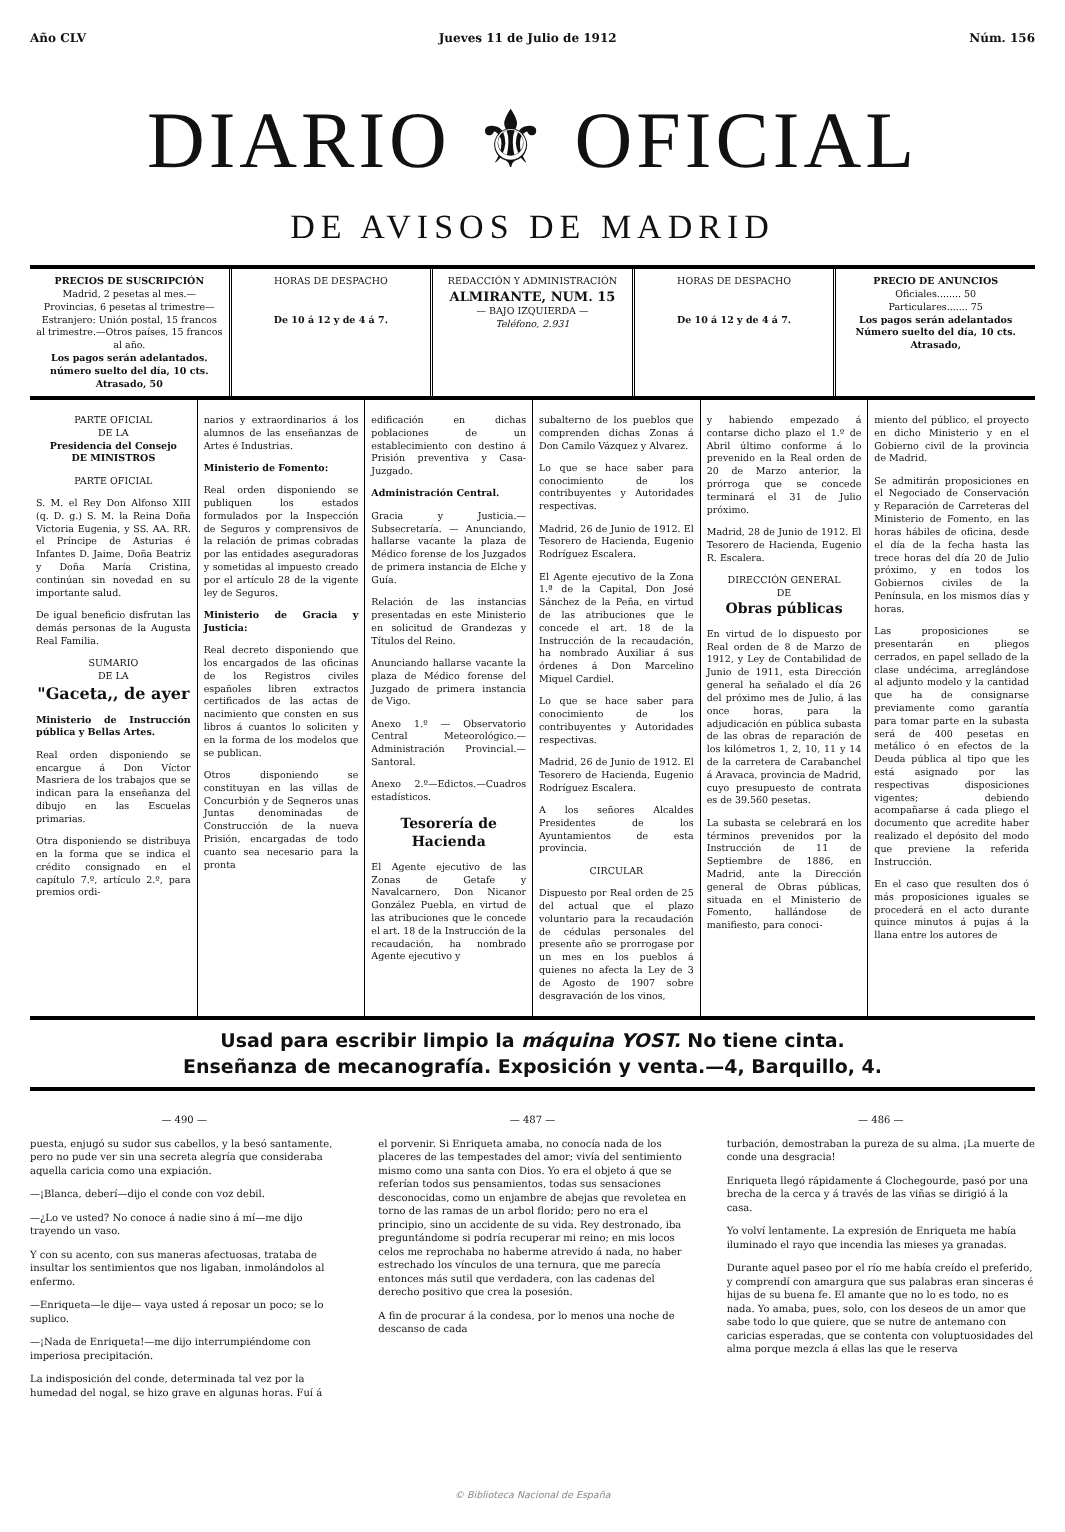Año CLV Jueves 11 de Julio de 1912 Núm. 156
DIARIO ⚜ OFICIAL
DE AVISOS DE MADRID
PRECIOS DE SUSCRIPCIÓN
Madrid, 2 pesetas al mes.—Provincias, 6 pesetas al trimestre—Estranjero: Unión postal, 15 francos al trimestre.—Otros países, 15 francos al año.
Los pagos serán adelantados.
número suelto del día, 10 cts. Atrasado, 50
HORAS DE DESPACHO
De 10 á 12 y de 4 á 7.
REDACCIÓN Y ADMINISTRACIÓN
ALMIRANTE, NUM. 15
— BAJO IZQUIERDA —
Teléfono, 2.931
HORAS DE DESPACHO
De 10 á 12 y de 4 á 7.
PRECIO DE ANUNCIOS
Oficiales........ 50
Particulares....... 75
Los pagos serán adelantados
Número suelto del día, 10 cts. Atrasado,
PARTE OFICIAL
DE LA
Presidencia del Consejo
DE MINISTROS
PARTE OFICIAL
S. M. el Rey Don Alfonso XIII (q. D. g.) S. M. la Reina Doña Victoria Eugenia, y SS. AA. RR. el Príncipe de Asturias é Infantes D. Jaime, Doña Beatriz y Doña María Cristina, continúan sin novedad en su importante salud.
De igual beneficio disfrutan las demás personas de la Augusta Real Familia.
SUMARIO
DE LA
"Gaceta,, de ayer
Ministerio de Instrucción pública y Bellas Artes.
Real orden disponiendo se encargue á Don Víctor Masriera de los trabajos que se indican para la enseñanza del dibujo en las Escuelas primarias.
Otra disponiendo se distribuya en la forma que se indica el crédito consignado en el capítulo 7.º, artículo 2.º, para premios ordi-
narios y extraordinarios á los alumnos de las enseñanzas de Artes é Industrias.
Ministerio de Fomento:
Real orden disponiendo se publiquen los estados formulados por la Inspección de Seguros y comprensivos de la relación de primas cobradas por las entidades aseguradoras y sometidas al impuesto creado por el artículo 28 de la vigente ley de Seguros.
Ministerio de Gracia y Justicia:
Real decreto disponiendo que los encargados de las oficinas de los Registros civiles españoles libren extractos certificados de las actas de nacimiento que consten en sus libros á cuantos lo soliciten y en la forma de los modelos que se publican.
Otros disponiendo se constituyan en las villas de Concurbión y de Seqneros unas Juntas denominadas de Construcción de la nueva Prisión, encargadas de todo cuanto sea necesario para la pronta
edificación en dichas poblaciones de un establecimiento con destino á Prisión preventiva y Casa-Juzgado.
Administración Central.
Gracia y Justicia.—Subsecretaría. — Anunciando, hallarse vacante la plaza de Médico forense de los Juzgados de primera instancia de Elche y Guía.
Relación de las instancias presentadas en este Ministerio en solicitud de Grandezas y Títulos del Reino.
Anunciando hallarse vacante la plaza de Médico forense del Juzgado de primera instancia de Vigo.
Anexo 1.º — Observatorio Central Meteorológico.—Administración Provincial.—Santoral.
Anexo 2.º—Edictos.—Cuadros estadísticos.
Tesorería de Hacienda
El Agente ejecutivo de las Zonas de Getafe y Navalcarnero, Don Nicanor González Puebla, en virtud de las atribuciones que le concede el art. 18 de la Instrucción de la recaudación, ha nombrado Agente ejecutivo y
subalterno de los pueblos que comprenden dichas Zonas á Don Camilo Vázquez y Alvarez.
Lo que se hace saber para conocimiento de los contribuyentes y Autoridades respectivas.
Madrid, 26 de Junio de 1912. El Tesorero de Hacienda, Eugenio Rodríguez Escalera.
El Agente ejecutivo de la Zona 1.ª de la Capital, Don José Sánchez de la Peña, en virtud de las atribuciones que le concede el art. 18 de la Instrucción de la recaudación, ha nombrado Auxiliar á sus órdenes á Don Marcelino Miquel Cardiel.
Lo que se hace saber para conocimiento de los contribuyentes y Autoridades respectivas.
Madrid, 26 de Junio de 1912. El Tesorero de Hacienda, Eugenio Rodríguez Escalera.
A los señores Alcaldes Presidentes de los Ayuntamientos de esta provincia.
CIRCULAR
Dispuesto por Real orden de 25 del actual que el plazo voluntario para la recaudación de cédulas personales del presente año se prorrogase por un mes en los pueblos á quienes no afecta la Ley de 3 de Agosto de 1907 sobre desgravación de los vinos,
y habiendo empezado á contarse dicho plazo el 1.º de Abril último conforme á lo prevenido en la Real orden de 20 de Marzo anterior, la prórroga que se concede terminará el 31 de Julio próximo.
Madrid, 28 de Junio de 1912. El Tesorero de Hacienda, Eugenio R. Escalera.
DIRECCIÓN GENERAL
DE
Obras públicas
En virtud de lo dispuesto por Real orden de 8 de Marzo de 1912, y Ley de Contabilidad de Junio de 1911, esta Dirección general ha señalado el día 26 del próximo mes de Julio, á las once horas, para la adjudicación en pública subasta de las obras de reparación de los kilómetros 1, 2, 10, 11 y 14 de la carretera de Carabanchel á Aravaca, provincia de Madrid, cuyo presupuesto de contrata es de 39.560 pesetas.
La subasta se celebrará en los términos prevenidos por la Instrucción de 11 de Septiembre de 1886, en Madrid, ante la Dirección general de Obras públicas, situada en el Ministerio de Fomento, hallándose de manifiesto, para conoci-
miento del público, el proyecto en dicho Ministerio y en el Gobierno civil de la provincia de Madrid.
Se admitirán proposiciones en el Negociado de Conservación y Reparación de Carreteras del Ministerio de Fomento, en las horas hábiles de oficina, desde el día de la fecha hasta las trece horas del día 20 de Julio próximo, y en todos los Gobiernos civiles de la Península, en los mismos días y horas.
Las proposiciones se presentarán en pliegos cerrados, en papel sellado de la clase undécima, arreglándose al adjunto modelo y la cantidad que ha de consignarse previamente como garantía para tomar parte en la subasta será de 400 pesetas en metálico ó en efectos de la Deuda pública al tipo que les está asignado por las respectivas disposiciones vigentes; debiendo acompañarse á cada pliego el documento que acredite haber realizado el depósito del modo que previene la referida Instrucción.
En el caso que resulten dos ó más proposiciones iguales se procederá en el acto durante quince minutos á pujas á la llana entre los autores de
Usad para escribir limpio la máquina YOST. No tiene cinta.
Enseñanza de mecanografía. Exposición y venta.—4, Barquillo, 4.
— 490 —
puesta, enjugó su sudor sus cabellos, y la besó santamente, pero no pude ver sin una secreta alegría que consideraba aquella caricia como una expiación.
—¡Blanca, deberí—dijo el conde con voz debil.
—¿Lo ve usted? No conoce á nadie sino á mí—me dijo trayendo un vaso.
Y con su acento, con sus maneras afectuosas, trataba de insultar los sentimientos que nos ligaban, inmolándolos al enfermo.
—Enriqueta—le dije— vaya usted á reposar un poco; se lo suplico.
—¡Nada de Enriqueta!—me dijo interrumpiéndome con imperiosa precipitación.
La indisposición del conde, determinada tal vez por la humedad del nogal, se hizo grave en algunas horas. Fuí á
— 487 —
el porvenir. Si Enriqueta amaba, no conocía nada de los placeres de las tempestades del amor; vivía del sentimiento mismo como una santa con Dios. Yo era el objeto á que se referían todos sus pensamientos, todas sus sensaciones desconocidas, como un enjambre de abejas que revoletea en torno de las ramas de un arbol florido; pero no era el principio, sino un accidente de su vida. Rey destronado, iba preguntándome si podría recuperar mi reino; en mis locos celos me reprochaba no haberme atrevido á nada, no haber estrechado los vínculos de una ternura, que me parecía entonces más sutil que verdadera, con las cadenas del derecho positivo que crea la posesión.
A fin de procurar á la condesa, por lo menos una noche de descanso de cada
— 486 —
turbación, demostraban la pureza de su alma. ¡La muerte de conde una desgracia!
Enriqueta llegó rápidamente á Clochegourde, pasó por una brecha de la cerca y á través de las viñas se dirigió á la casa.
Yo volví lentamente. La expresión de Enriqueta me había iluminado el rayo que incendia las mieses ya granadas.
Durante aquel paseo por el río me había creído el preferido, y comprendí con amargura que sus palabras eran sinceras é hijas de su buena fe. El amante que no lo es todo, no es nada. Yo amaba, pues, solo, con los deseos de un amor que sabe todo lo que quiere, que se nutre de antemano con caricias esperadas, que se contenta con voluptuosidades del alma porque mezcla á ellas las que le reserva
© Biblioteca Nacional de España